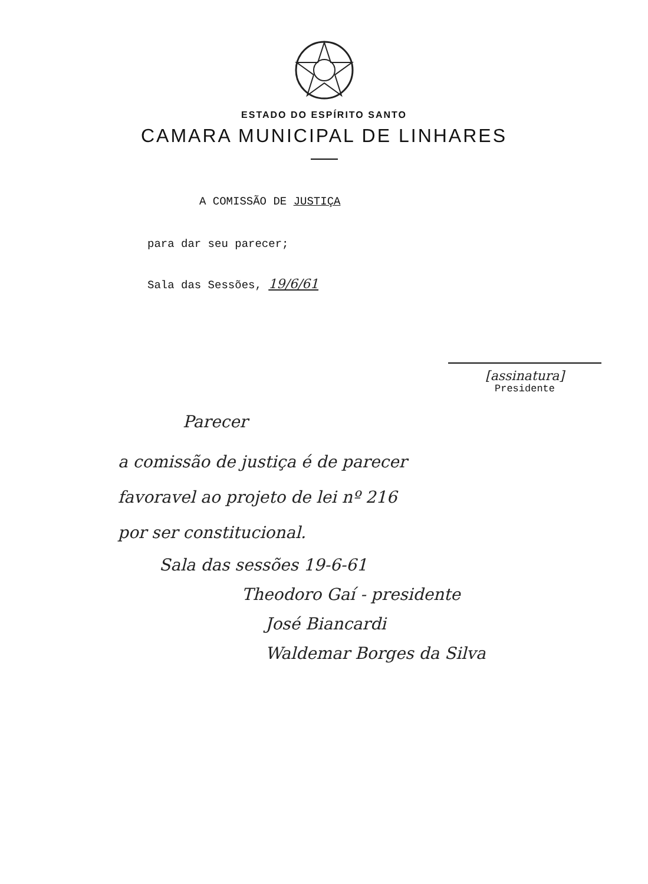ESTADO DO ESPÍRITO SANTO
CAMARA MUNICIPAL DE LINHARES
A COMISSÃO DE JUSTIÇA
para dar seu parecer;
Sala das Sessões, 19/6/61
[assinatura]
Presidente
Parecer
a comissão de justiça é de parecer
favoravel ao projeto de lei nº 216
por ser constitucional.
Sala das sessões 19-6-61
Theodoro Gaí - presidente
José Biancardi
Waldemar Borges da Silva